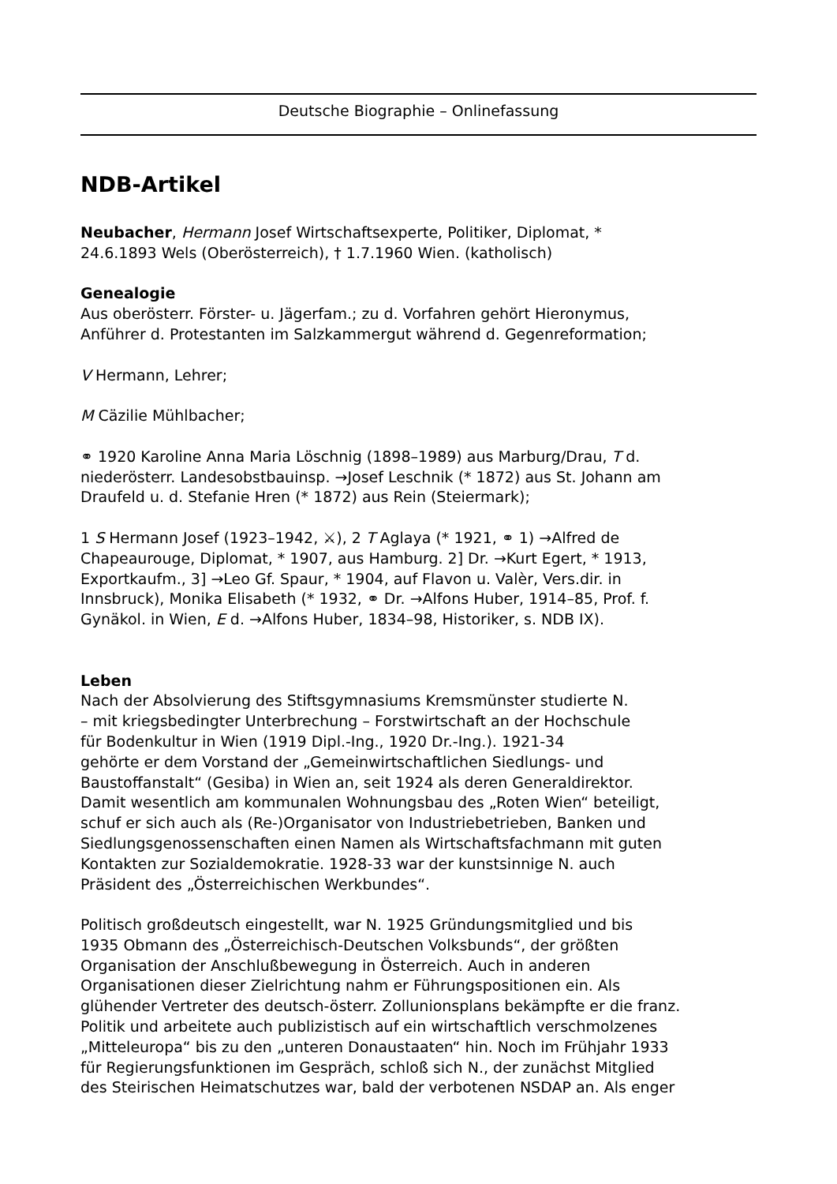Deutsche Biographie – Onlinefassung
NDB-Artikel
Neubacher, Hermann Josef Wirtschaftsexperte, Politiker, Diplomat, *
24.6.1893 Wels (Oberösterreich), † 1.7.1960 Wien. (katholisch)
Genealogie
Aus oberösterr. Förster- u. Jägerfam.; zu d. Vorfahren gehört Hieronymus,
Anführer d. Protestanten im Salzkammergut während d. Gegenreformation;
V Hermann, Lehrer;
M Cäzilie Mühlbacher;
⚭ 1920 Karoline Anna Maria Löschnig (1898–1989) aus Marburg/Drau, T d.
niederösterr. Landesobstbauinsp. →Josef Leschnik (* 1872) aus St. Johann am
Draufeld u. d. Stefanie Hren (* 1872) aus Rein (Steiermark);
1 S Hermann Josef (1923–1942, ⚔), 2 T Aglaya (* 1921, ⚭ 1) →Alfred de
Chapeaurouge, Diplomat, * 1907, aus Hamburg. 2] Dr. →Kurt Egert, * 1913,
Exportkaufm., 3] →Leo Gf. Spaur, * 1904, auf Flavon u. Valèr, Vers.dir. in
Innsbruck), Monika Elisabeth (* 1932, ⚭ Dr. →Alfons Huber, 1914–85, Prof. f.
Gynäkol. in Wien, E d. →Alfons Huber, 1834–98, Historiker, s. NDB IX).
Leben
Nach der Absolvierung des Stiftsgymnasiums Kremsmünster studierte N.
– mit kriegsbedingter Unterbrechung – Forstwirtschaft an der Hochschule
für Bodenkultur in Wien (1919 Dipl.-Ing., 1920 Dr.-Ing.). 1921-34
gehörte er dem Vorstand der „Gemeinwirtschaftlichen Siedlungs- und
Baustoffanstalt“ (Gesiba) in Wien an, seit 1924 als deren Generaldirektor.
Damit wesentlich am kommunalen Wohnungsbau des „Roten Wien“ beteiligt,
schuf er sich auch als (Re-)Organisator von Industriebetrieben, Banken und
Siedlungsgenossenschaften einen Namen als Wirtschaftsfachmann mit guten
Kontakten zur Sozialdemokratie. 1928-33 war der kunstsinnige N. auch
Präsident des „Österreichischen Werkbundes“.
Politisch großdeutsch eingestellt, war N. 1925 Gründungsmitglied und bis
1935 Obmann des „Österreichisch-Deutschen Volksbunds“, der größten
Organisation der Anschlußbewegung in Österreich. Auch in anderen
Organisationen dieser Zielrichtung nahm er Führungspositionen ein. Als
glühender Vertreter des deutsch-österr. Zollunionsplans bekämpfte er die franz.
Politik und arbeitete auch publizistisch auf ein wirtschaftlich verschmolzenes
„Mitteleuropa“ bis zu den „unteren Donaustaaten“ hin. Noch im Frühjahr 1933
für Regierungsfunktionen im Gespräch, schloß sich N., der zunächst Mitglied
des Steirischen Heimatschutzes war, bald der verbotenen NSDAP an. Als enger